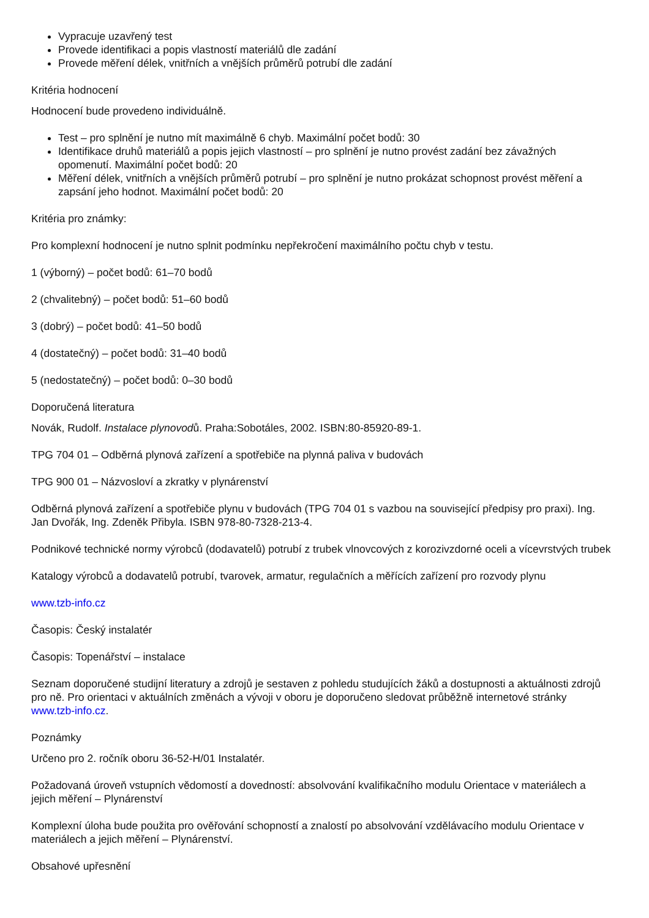Vypracuje uzavřený test
Provede identifikaci a popis vlastností materiálů dle zadání
Provede měření délek, vnitřních a vnějších průměrů potrubí dle zadání
Kritéria hodnocení
Hodnocení bude provedeno individuálně.
Test – pro splnění je nutno mít maximálně 6 chyb. Maximální počet bodů: 30
Identifikace druhů materiálů a popis jejich vlastností – pro splnění je nutno provést zadání bez závažných opomenutí. Maximální počet bodů: 20
Měření délek, vnitřních a vnějších průměrů potrubí – pro splnění je nutno prokázat schopnost provést měření a zapsání jeho hodnot. Maximální počet bodů: 20
Kritéria pro známky:
Pro komplexní hodnocení je nutno splnit podmínku nepřekročení maximálního počtu chyb v testu.
1 (výborný) – počet bodů: 61–70 bodů
2 (chvalitebný) – počet bodů: 51–60 bodů
3 (dobrý) – počet bodů: 41–50 bodů
4 (dostatečný) – počet bodů: 31–40 bodů
5 (nedostatečný) – počet bodů: 0–30 bodů
Doporučená literatura
Novák, Rudolf. Instalace plynovodů. Praha:Sobotáles, 2002. ISBN:80-85920-89-1.
TPG 704 01 – Odběrná plynová zařízení a spotřebiče na plynná paliva v budovách
TPG 900 01 – Názvosloví a zkratky v plynárenství
Odběrná plynová zařízení a spotřebiče plynu v budovách (TPG 704 01 s vazbou na související předpisy pro praxi). Ing. Jan Dvořák, Ing. Zdeněk Přibyla. ISBN 978-80-7328-213-4.
Podnikové technické normy výrobců (dodavatelů) potrubí z trubek vlnovcových z korozivzdorné oceli a vícevrstvých trubek
Katalogy výrobců a dodavatelů potrubí, tvarovek, armatur, regulačních a měřících zařízení pro rozvody plynu
www.tzb-info.cz
Časopis: Český instalatér
Časopis: Topenářství – instalace
Seznam doporučené studijní literatury a zdrojů je sestaven z pohledu studujících žáků a dostupnosti a aktuálnosti zdrojů pro ně. Pro orientaci v aktuálních změnách a vývoji v oboru je doporučeno sledovat průběžně internetové stránky www.tzb-info.cz.
Poznámky
Určeno pro 2. ročník oboru 36-52-H/01 Instalatér.
Požadovaná úroveň vstupních vědomostí a dovedností: absolvování kvalifikačního modulu Orientace v materiálech a jejich měření – Plynárenství
Komplexní úloha bude použita pro ověřování schopností a znalostí po absolvování vzdělávacího modulu Orientace v materiálech a jejich měření – Plynárenství.
Obsahové upřesnění